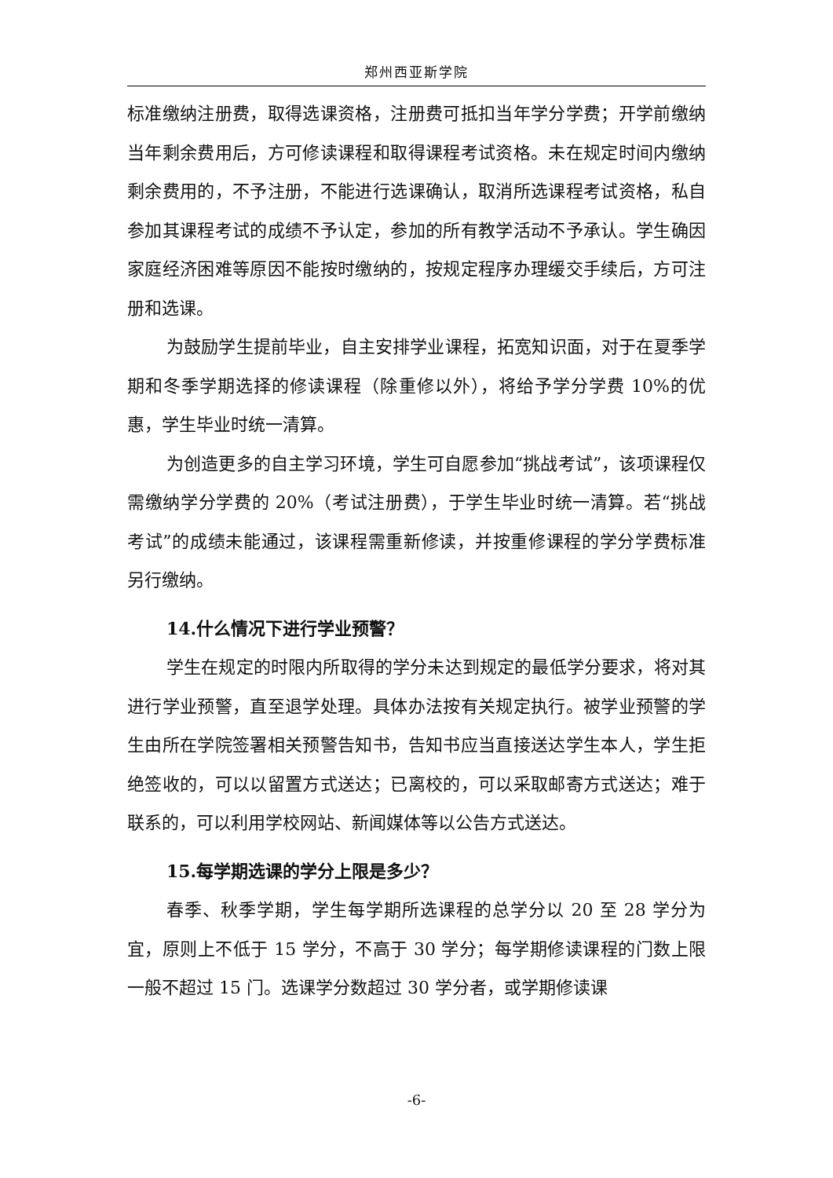郑州西亚斯学院
标准缴纳注册费，取得选课资格，注册费可抵扣当年学分学费；开学前缴纳当年剩余费用后，方可修读课程和取得课程考试资格。未在规定时间内缴纳剩余费用的，不予注册，不能进行选课确认，取消所选课程考试资格，私自参加其课程考试的成绩不予认定，参加的所有教学活动不予承认。学生确因家庭经济困难等原因不能按时缴纳的，按规定程序办理缓交手续后，方可注册和选课。
为鼓励学生提前毕业，自主安排学业课程，拓宽知识面，对于在夏季学期和冬季学期选择的修读课程（除重修以外），将给予学分学费 10%的优惠，学生毕业时统一清算。
为创造更多的自主学习环境，学生可自愿参加“挑战考试”，该项课程仅需缴纳学分学费的 20%（考试注册费），于学生毕业时统一清算。若“挑战考试”的成绩未能通过，该课程需重新修读，并按重修课程的学分学费标准另行缴纳。
14.什么情况下进行学业预警？
学生在规定的时限内所取得的学分未达到规定的最低学分要求，将对其进行学业预警，直至退学处理。具体办法按有关规定执行。被学业预警的学生由所在学院签署相关预警告知书，告知书应当直接送达学生本人，学生拒绝签收的，可以以留置方式送达；已离校的，可以采取邮寄方式送达；难于联系的，可以利用学校网站、新闻媒体等以公告方式送达。
15.每学期选课的学分上限是多少？
春季、秋季学期，学生每学期所选课程的总学分以 20 至 28 学分为宜，原则上不低于 15 学分，不高于 30 学分；每学期修读课程的门数上限一般不超过 15 门。选课学分数超过 30 学分者，或学期修读课
-6-